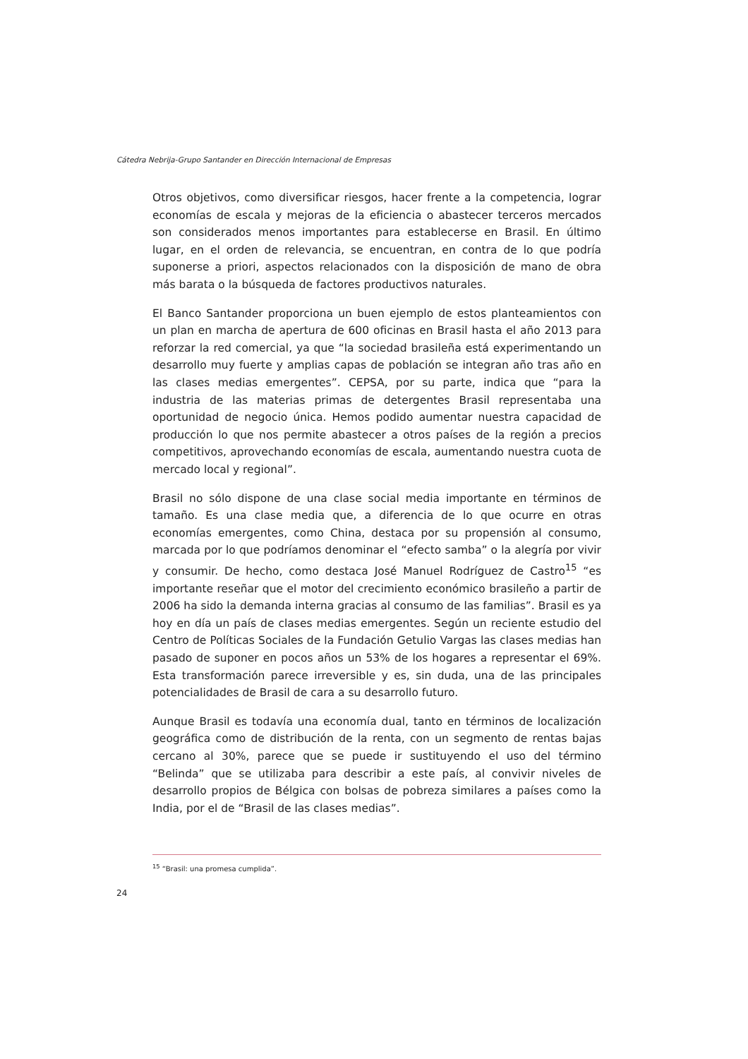Cátedra Nebrija-Grupo Santander en Dirección Internacional de Empresas
Otros objetivos, como diversificar riesgos, hacer frente a la competencia, lograr economías de escala y mejoras de la eficiencia o abastecer terceros mercados son considerados menos importantes para establecerse en Brasil. En último lugar, en el orden de relevancia, se encuentran, en contra de lo que podría suponerse a priori, aspectos relacionados con la disposición de mano de obra más barata o la búsqueda de factores productivos naturales.
El Banco Santander proporciona un buen ejemplo de estos planteamientos con un plan en marcha de apertura de 600 oficinas en Brasil hasta el año 2013 para reforzar la red comercial, ya que “la sociedad brasileña está experimentando un desarrollo muy fuerte y amplias capas de población se integran año tras año en las clases medias emergentes”. CEPSA, por su parte, indica que “para la industria de las materias primas de detergentes Brasil representaba una oportunidad de negocio única. Hemos podido aumentar nuestra capacidad de producción lo que nos permite abastecer a otros países de la región a precios competitivos, aprovechando economías de escala, aumentando nuestra cuota de mercado local y regional”.
Brasil no sólo dispone de una clase social media importante en términos de tamaño. Es una clase media que, a diferencia de lo que ocurre en otras economías emergentes, como China, destaca por su propensión al consumo, marcada por lo que podríamos denominar el “efecto samba” o la alegría por vivir y consumir. De hecho, como destaca José Manuel Rodríguez de Castro<sup>15</sup> “es importante reseñar que el motor del crecimiento económico brasileño a partir de 2006 ha sido la demanda interna gracias al consumo de las familias”. Brasil es ya hoy en día un país de clases medias emergentes. Según un reciente estudio del Centro de Políticas Sociales de la Fundación Getulio Vargas las clases medias han pasado de suponer en pocos años un 53% de los hogares a representar el 69%. Esta transformación parece irreversible y es, sin duda, una de las principales potencialidades de Brasil de cara a su desarrollo futuro.
Aunque Brasil es todavía una economía dual, tanto en términos de localización geográfica como de distribución de la renta, con un segmento de rentas bajas cercano al 30%, parece que se puede ir sustituyendo el uso del término “Belinda” que se utilizaba para describir a este país, al convivir niveles de desarrollo propios de Bélgica con bolsas de pobreza similares a países como la India, por el de “Brasil de las clases medias”.
<sup>15</sup> “Brasil: una promesa cumplida”.
24